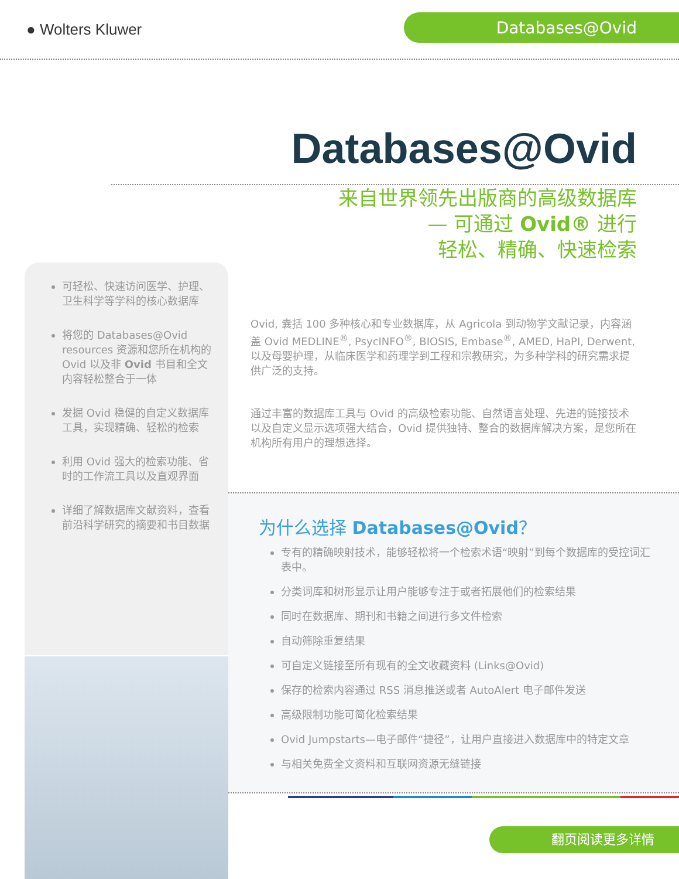● Wolters Kluwer
Databases@Ovid
Databases@Ovid
来自世界领先出版商的高级数据库
— 可通过 Ovid® 进行
轻松、精确、快速检索
可轻松、快速访问医学、护理、卫生科学等学科的核心数据库
将您的 Databases@Ovid resources 资源和您所在机构的 Ovid 以及非 Ovid 书目和全文内容轻松整合于一体
发掘 Ovid 稳健的自定义数据库工具，实现精确、轻松的检索
利用 Ovid 强大的检索功能、省时的工作流工具以及直观界面
详细了解数据库文献资料，查看前沿科学研究的摘要和书目数据
Ovid, 囊括 100 多种核心和专业数据库，从 Agricola 到动物学文献记录，内容涵盖 Ovid MEDLINE<sup>®</sup>, PsycINFO<sup>®</sup>, BIOSIS, Embase<sup>®</sup>, AMED, HaPI, Derwent, 以及母婴护理，从临床医学和药理学到工程和宗教研究，为多种学科的研究需求提供广泛的支持。
通过丰富的数据库工具与 Ovid 的高级检索功能、自然语言处理、先进的链接技术以及自定义显示选项强大结合，Ovid 提供独特、整合的数据库解决方案，是您所在机构所有用户的理想选择。
为什么选择 Databases@Ovid？
专有的精确映射技术，能够轻松将一个检索术语“映射”到每个数据库的受控词汇表中。
分类词库和树形显示让用户能够专注于或者拓展他们的检索结果
同时在数据库、期刊和书籍之间进行多文件检索
自动筛除重复结果
可自定义链接至所有现有的全文收藏资料 (Links@Ovid)
保存的检索内容通过 RSS 消息推送或者 AutoAlert 电子邮件发送
高级限制功能可简化检索结果
Ovid Jumpstarts—电子邮件“捷径”，让用户直接进入数据库中的特定文章
与相关免费全文资料和互联网资源无缝链接
翻页阅读更多详情